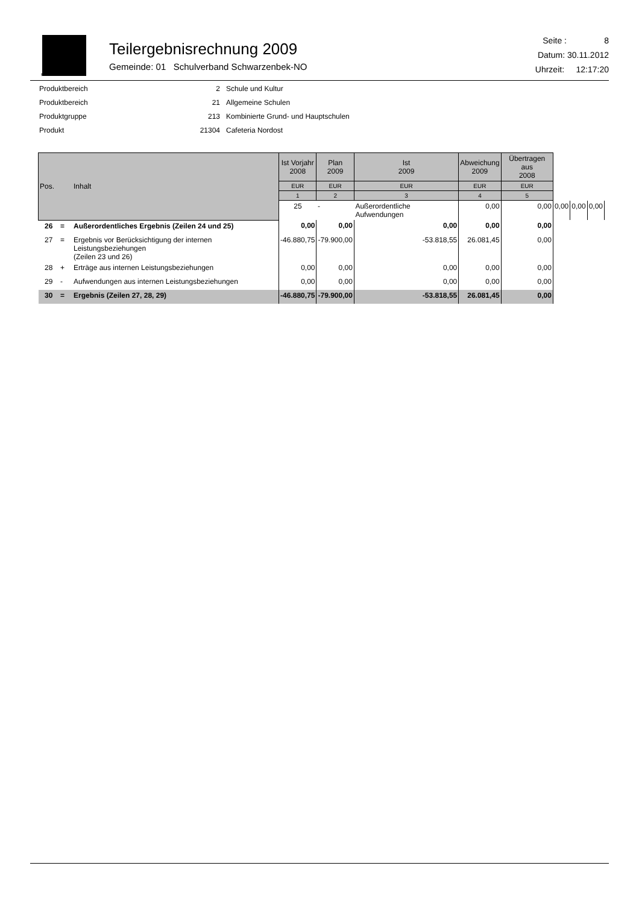SCHWARZENBEK
Teilergebnisrechnung 2009
Gemeinde: 01 Schulverband Schwarzenbek-NO
Seite : 8
Datum: 30.11.2012
Uhrzeit: 12:17:20
| Produktbereich | 2 | Schule und Kultur |
| Produktbereich | 21 | Allgemeine Schulen |
| Produktgruppe | 213 | Kombinierte Grund- und Hauptschulen |
| Produkt | 21304 | Cafeteria Nordost |
| Pos. | | Inhalt | Ist Vorjahr 2008 | Plan 2009 | Ist 2009 | Abweichung 2009 | Übertragen aus 2008 | | | |
| --- | --- | --- | --- | --- | --- | --- | --- | --- | --- | --- |
| | | | EUR | EUR | EUR | EUR | EUR | | | |
| | | | 1 | 2 | 3 | 4 | 5 | | | |
| | | | 25 | - | Außerordentliche Aufwendungen | 0,00 | 0,00 | 0,00 | 0,00 | 0,00 |
| 26 | = | Außerordentliches Ergebnis (Zeilen 24 und 25) | 0,00 | 0,00 | 0,00 | 0,00 | 0,00 | | | |
| 27 | = | Ergebnis vor Berücksichtigung der internen Leistungsbeziehungen (Zeilen 23 und 26) | -46.880,75 | -79.900,00 | -53.818,55 | 26.081,45 | 0,00 | | | |
| 28 | + | Erträge aus internen Leistungsbeziehungen | 0,00 | 0,00 | 0,00 | 0,00 | 0,00 | | | |
| 29 | - | Aufwendungen aus internen Leistungsbeziehungen | 0,00 | 0,00 | 0,00 | 0,00 | 0,00 | | | |
| 30 | = | Ergebnis (Zeilen 27, 28, 29) | -46.880,75 | -79.900,00 | -53.818,55 | 26.081,45 | 0,00 | | | |